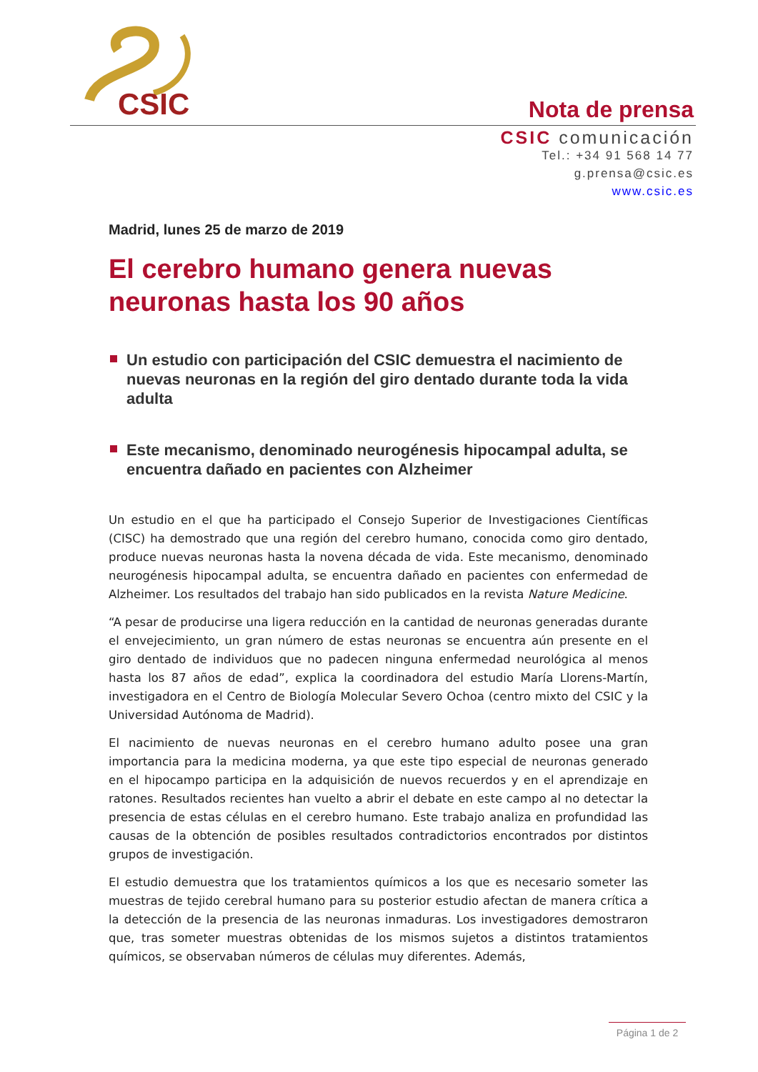CSIC
Nota de prensa
CSIC comunicación
Tel.: +34 91 568 14 77
g.prensa@csic.es
www.csic.es
Madrid, lunes 25 de marzo de 2019
El cerebro humano genera nuevas neuronas hasta los 90 años
Un estudio con participación del CSIC demuestra el nacimiento de nuevas neuronas en la región del giro dentado durante toda la vida adulta
Este mecanismo, denominado neurogénesis hipocampal adulta, se encuentra dañado en pacientes con Alzheimer
Un estudio en el que ha participado el Consejo Superior de Investigaciones Científicas (CISC) ha demostrado que una región del cerebro humano, conocida como giro dentado, produce nuevas neuronas hasta la novena década de vida. Este mecanismo, denominado neurogénesis hipocampal adulta, se encuentra dañado en pacientes con enfermedad de Alzheimer. Los resultados del trabajo han sido publicados en la revista Nature Medicine.
“A pesar de producirse una ligera reducción en la cantidad de neuronas generadas durante el envejecimiento, un gran número de estas neuronas se encuentra aún presente en el giro dentado de individuos que no padecen ninguna enfermedad neurológica al menos hasta los 87 años de edad”, explica la coordinadora del estudio María Llorens-Martín, investigadora en el Centro de Biología Molecular Severo Ochoa (centro mixto del CSIC y la Universidad Autónoma de Madrid).
El nacimiento de nuevas neuronas en el cerebro humano adulto posee una gran importancia para la medicina moderna, ya que este tipo especial de neuronas generado en el hipocampo participa en la adquisición de nuevos recuerdos y en el aprendizaje en ratones. Resultados recientes han vuelto a abrir el debate en este campo al no detectar la presencia de estas células en el cerebro humano. Este trabajo analiza en profundidad las causas de la obtención de posibles resultados contradictorios encontrados por distintos grupos de investigación.
El estudio demuestra que los tratamientos químicos a los que es necesario someter las muestras de tejido cerebral humano para su posterior estudio afectan de manera crítica a la detección de la presencia de las neuronas inmaduras. Los investigadores demostraron que, tras someter muestras obtenidas de los mismos sujetos a distintos tratamientos químicos, se observaban números de células muy diferentes. Además,
Página 1 de 2